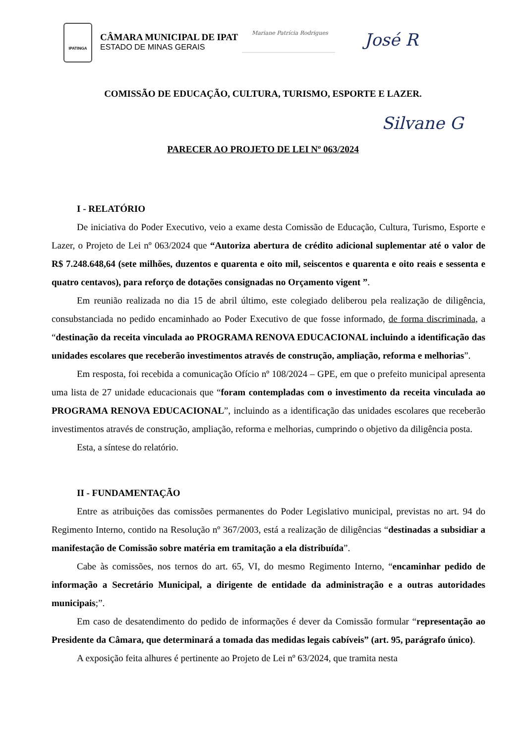IPATINGA
CÂMARA MUNICIPAL DE IPAT
ESTADO DE MINAS GERAIS
Mariane Patrícia Rodrigues
José R
COMISSÃO DE EDUCAÇÃO, CULTURA, TURISMO, ESPORTE E LAZER.
Silvane G
PARECER AO PROJETO DE LEI Nº 063/2024
I - RELATÓRIO
De iniciativa do Poder Executivo, veio a exame desta Comissão de Educação, Cultura, Turismo, Esporte e Lazer, o Projeto de Lei nº 063/2024 que “Autoriza abertura de crédito adicional suplementar até o valor de R$ 7.248.648,64 (sete milhões, duzentos e quarenta e oito mil, seiscentos e quarenta e oito reais e sessenta e quatro centavos), para reforço de dotações consignadas no Orçamento vigent ”.
Em reunião realizada no dia 15 de abril último, este colegiado deliberou pela realização de diligência, consubstanciada no pedido encaminhado ao Poder Executivo de que fosse informado, de forma discriminada, a “destinação da receita vinculada ao PROGRAMA RENOVA EDUCACIONAL incluindo a identificação das unidades escolares que receberão investimentos através de construção, ampliação, reforma e melhorias”.
Em resposta, foi recebida a comunicação Ofício nº 108/2024 – GPE, em que o prefeito municipal apresenta uma lista de 27 unidade educacionais que “foram contempladas com o investimento da receita vinculada ao PROGRAMA RENOVA EDUCACIONAL”, incluindo as a identificação das unidades escolares que receberão investimentos através de construção, ampliação, reforma e melhorias, cumprindo o objetivo da diligência posta.
Esta, a síntese do relatório.
II - FUNDAMENTAÇÃO
Entre as atribuições das comissões permanentes do Poder Legislativo municipal, previstas no art. 94 do Regimento Interno, contido na Resolução nº 367/2003, está a realização de diligências “destinadas a subsidiar a manifestação de Comissão sobre matéria em tramitação a ela distribuída”.
Cabe às comissões, nos ternos do art. 65, VI, do mesmo Regimento Interno, “encaminhar pedido de informação a Secretário Municipal, a dirigente de entidade da administração e a outras autoridades municipais;”.
Em caso de desatendimento do pedido de informações é dever da Comissão formular “representação ao Presidente da Câmara, que determinará a tomada das medidas legais cabíveis” (art. 95, parágrafo único).
A exposição feita alhures é pertinente ao Projeto de Lei nº 63/2024, que tramita nesta